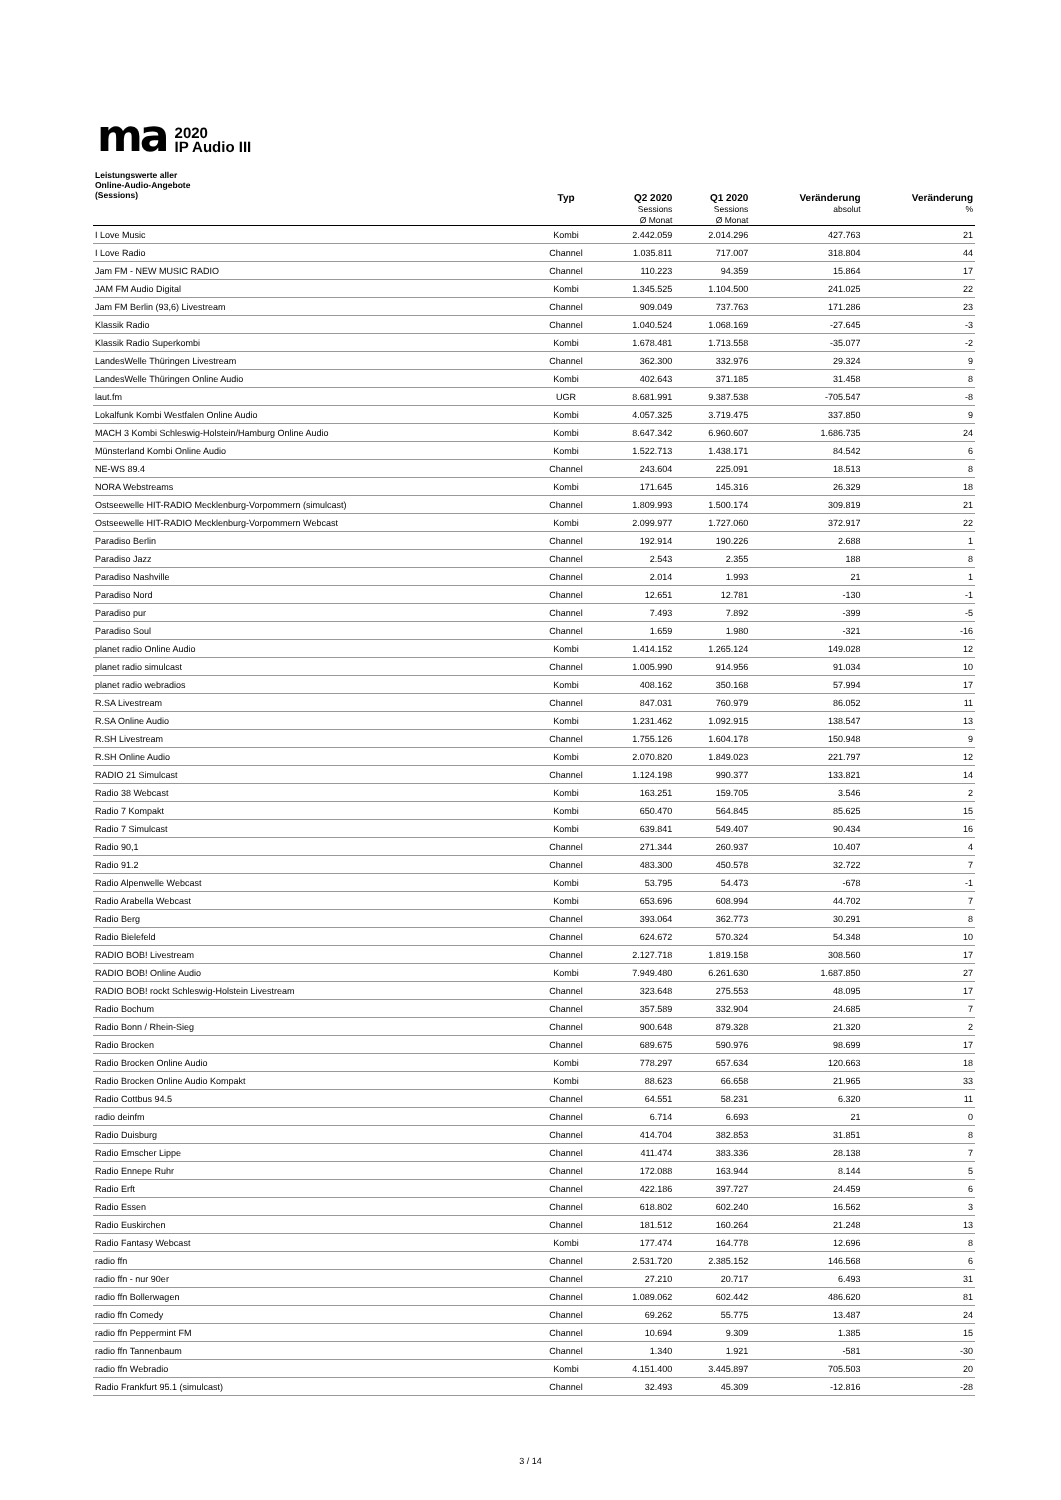ma
2020
IP Audio III
| Leistungswerte aller Online-Audio-Angebote (Sessions) | Typ | Q2 2020 Sessions Ø Monat | Q1 2020 Sessions Ø Monat | Veränderung absolut | Veränderung % |
| --- | --- | --- | --- | --- | --- |
| I Love Music | Kombi | 2.442.059 | 2.014.296 | 427.763 | 21 |
| I Love Radio | Channel | 1.035.811 | 717.007 | 318.804 | 44 |
| Jam FM - NEW MUSIC RADIO | Channel | 110.223 | 94.359 | 15.864 | 17 |
| JAM FM Audio Digital | Kombi | 1.345.525 | 1.104.500 | 241.025 | 22 |
| Jam FM Berlin (93,6) Livestream | Channel | 909.049 | 737.763 | 171.286 | 23 |
| Klassik Radio | Channel | 1.040.524 | 1.068.169 | -27.645 | -3 |
| Klassik Radio Superkombi | Kombi | 1.678.481 | 1.713.558 | -35.077 | -2 |
| LandesWelle Thüringen Livestream | Channel | 362.300 | 332.976 | 29.324 | 9 |
| LandesWelle Thüringen Online Audio | Kombi | 402.643 | 371.185 | 31.458 | 8 |
| laut.fm | UGR | 8.681.991 | 9.387.538 | -705.547 | -8 |
| Lokalfunk Kombi Westfalen Online Audio | Kombi | 4.057.325 | 3.719.475 | 337.850 | 9 |
| MACH 3 Kombi Schleswig-Holstein/Hamburg Online Audio | Kombi | 8.647.342 | 6.960.607 | 1.686.735 | 24 |
| Münsterland Kombi Online Audio | Kombi | 1.522.713 | 1.438.171 | 84.542 | 6 |
| NE-WS 89.4 | Channel | 243.604 | 225.091 | 18.513 | 8 |
| NORA Webstreams | Kombi | 171.645 | 145.316 | 26.329 | 18 |
| Ostseewelle HIT-RADIO Mecklenburg-Vorpommern (simulcast) | Channel | 1.809.993 | 1.500.174 | 309.819 | 21 |
| Ostseewelle HIT-RADIO Mecklenburg-Vorpommern Webcast | Kombi | 2.099.977 | 1.727.060 | 372.917 | 22 |
| Paradiso Berlin | Channel | 192.914 | 190.226 | 2.688 | 1 |
| Paradiso Jazz | Channel | 2.543 | 2.355 | 188 | 8 |
| Paradiso Nashville | Channel | 2.014 | 1.993 | 21 | 1 |
| Paradiso Nord | Channel | 12.651 | 12.781 | -130 | -1 |
| Paradiso pur | Channel | 7.493 | 7.892 | -399 | -5 |
| Paradiso Soul | Channel | 1.659 | 1.980 | -321 | -16 |
| planet radio Online Audio | Kombi | 1.414.152 | 1.265.124 | 149.028 | 12 |
| planet radio simulcast | Channel | 1.005.990 | 914.956 | 91.034 | 10 |
| planet radio webradios | Kombi | 408.162 | 350.168 | 57.994 | 17 |
| R.SA Livestream | Channel | 847.031 | 760.979 | 86.052 | 11 |
| R.SA Online Audio | Kombi | 1.231.462 | 1.092.915 | 138.547 | 13 |
| R.SH Livestream | Channel | 1.755.126 | 1.604.178 | 150.948 | 9 |
| R.SH Online Audio | Kombi | 2.070.820 | 1.849.023 | 221.797 | 12 |
| RADIO 21 Simulcast | Channel | 1.124.198 | 990.377 | 133.821 | 14 |
| Radio 38 Webcast | Kombi | 163.251 | 159.705 | 3.546 | 2 |
| Radio 7 Kompakt | Kombi | 650.470 | 564.845 | 85.625 | 15 |
| Radio 7 Simulcast | Kombi | 639.841 | 549.407 | 90.434 | 16 |
| Radio 90,1 | Channel | 271.344 | 260.937 | 10.407 | 4 |
| Radio 91.2 | Channel | 483.300 | 450.578 | 32.722 | 7 |
| Radio Alpenwelle Webcast | Kombi | 53.795 | 54.473 | -678 | -1 |
| Radio Arabella Webcast | Kombi | 653.696 | 608.994 | 44.702 | 7 |
| Radio Berg | Channel | 393.064 | 362.773 | 30.291 | 8 |
| Radio Bielefeld | Channel | 624.672 | 570.324 | 54.348 | 10 |
| RADIO BOB! Livestream | Channel | 2.127.718 | 1.819.158 | 308.560 | 17 |
| RADIO BOB! Online Audio | Kombi | 7.949.480 | 6.261.630 | 1.687.850 | 27 |
| RADIO BOB! rockt Schleswig-Holstein Livestream | Channel | 323.648 | 275.553 | 48.095 | 17 |
| Radio Bochum | Channel | 357.589 | 332.904 | 24.685 | 7 |
| Radio Bonn / Rhein-Sieg | Channel | 900.648 | 879.328 | 21.320 | 2 |
| Radio Brocken | Channel | 689.675 | 590.976 | 98.699 | 17 |
| Radio Brocken Online Audio | Kombi | 778.297 | 657.634 | 120.663 | 18 |
| Radio Brocken Online Audio Kompakt | Kombi | 88.623 | 66.658 | 21.965 | 33 |
| Radio Cottbus 94.5 | Channel | 64.551 | 58.231 | 6.320 | 11 |
| radio deinfm | Channel | 6.714 | 6.693 | 21 | 0 |
| Radio Duisburg | Channel | 414.704 | 382.853 | 31.851 | 8 |
| Radio Emscher Lippe | Channel | 411.474 | 383.336 | 28.138 | 7 |
| Radio Ennepe Ruhr | Channel | 172.088 | 163.944 | 8.144 | 5 |
| Radio Erft | Channel | 422.186 | 397.727 | 24.459 | 6 |
| Radio Essen | Channel | 618.802 | 602.240 | 16.562 | 3 |
| Radio Euskirchen | Channel | 181.512 | 160.264 | 21.248 | 13 |
| Radio Fantasy Webcast | Kombi | 177.474 | 164.778 | 12.696 | 8 |
| radio ffn | Channel | 2.531.720 | 2.385.152 | 146.568 | 6 |
| radio ffn - nur 90er | Channel | 27.210 | 20.717 | 6.493 | 31 |
| radio ffn Bollerwagen | Channel | 1.089.062 | 602.442 | 486.620 | 81 |
| radio ffn Comedy | Channel | 69.262 | 55.775 | 13.487 | 24 |
| radio ffn Peppermint FM | Channel | 10.694 | 9.309 | 1.385 | 15 |
| radio ffn Tannenbaum | Channel | 1.340 | 1.921 | -581 | -30 |
| radio ffn Webradio | Kombi | 4.151.400 | 3.445.897 | 705.503 | 20 |
| Radio Frankfurt 95.1 (simulcast) | Channel | 32.493 | 45.309 | -12.816 | -28 |
3 / 14